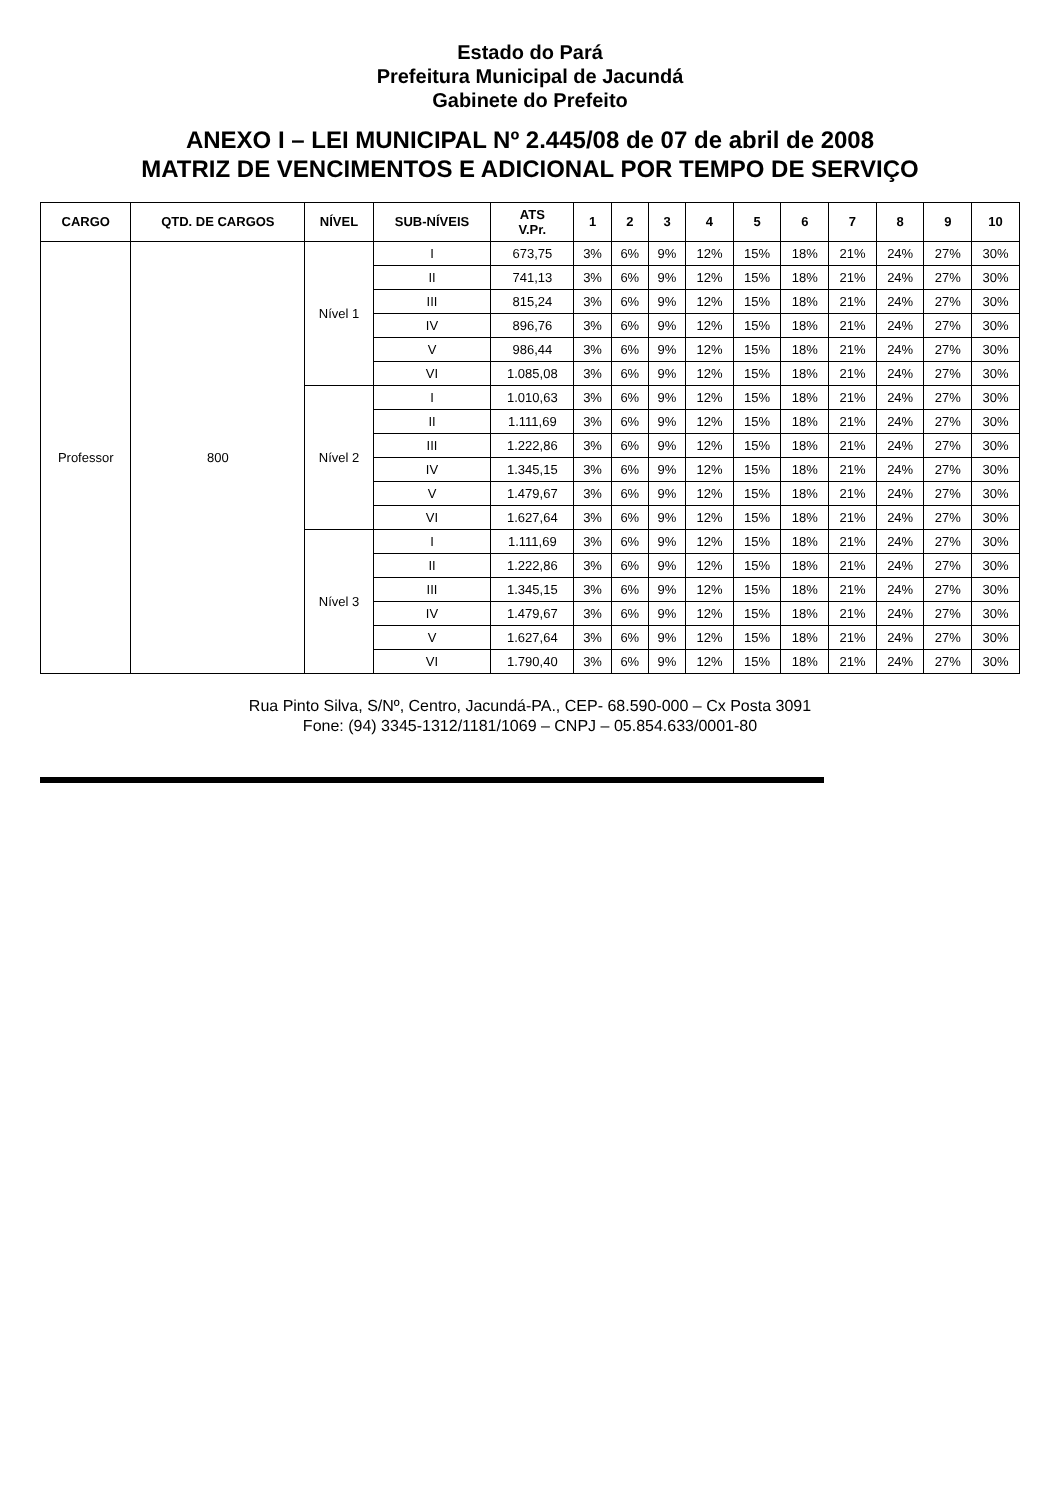Estado do Pará
Prefeitura Municipal de Jacundá
Gabinete do Prefeito
ANEXO I – LEI MUNICIPAL Nº 2.445/08 de 07 de abril de 2008
MATRIZ DE VENCIMENTOS E ADICIONAL POR TEMPO DE SERVIÇO
| CARGO | QTD. DE CARGOS | NÍVEL | SUB-NÍVEIS | ATS V.Pr. | 1 | 2 | 3 | 4 | 5 | 6 | 7 | 8 | 9 | 10 |
| --- | --- | --- | --- | --- | --- | --- | --- | --- | --- | --- | --- | --- | --- | --- |
| Professor | 800 | Nível 1 | I | 673,75 | 3% | 6% | 9% | 12% | 15% | 18% | 21% | 24% | 27% | 30% |
| | | | II | 741,13 | 3% | 6% | 9% | 12% | 15% | 18% | 21% | 24% | 27% | 30% |
| | | | III | 815,24 | 3% | 6% | 9% | 12% | 15% | 18% | 21% | 24% | 27% | 30% |
| | | | IV | 896,76 | 3% | 6% | 9% | 12% | 15% | 18% | 21% | 24% | 27% | 30% |
| | | | V | 986,44 | 3% | 6% | 9% | 12% | 15% | 18% | 21% | 24% | 27% | 30% |
| | | | VI | 1.085,08 | 3% | 6% | 9% | 12% | 15% | 18% | 21% | 24% | 27% | 30% |
| | | Nível 2 | I | 1.010,63 | 3% | 6% | 9% | 12% | 15% | 18% | 21% | 24% | 27% | 30% |
| | | | II | 1.111,69 | 3% | 6% | 9% | 12% | 15% | 18% | 21% | 24% | 27% | 30% |
| | | | III | 1.222,86 | 3% | 6% | 9% | 12% | 15% | 18% | 21% | 24% | 27% | 30% |
| | | | IV | 1.345,15 | 3% | 6% | 9% | 12% | 15% | 18% | 21% | 24% | 27% | 30% |
| | | | V | 1.479,67 | 3% | 6% | 9% | 12% | 15% | 18% | 21% | 24% | 27% | 30% |
| | | | VI | 1.627,64 | 3% | 6% | 9% | 12% | 15% | 18% | 21% | 24% | 27% | 30% |
| | | Nível 3 | I | 1.111,69 | 3% | 6% | 9% | 12% | 15% | 18% | 21% | 24% | 27% | 30% |
| | | | II | 1.222,86 | 3% | 6% | 9% | 12% | 15% | 18% | 21% | 24% | 27% | 30% |
| | | | III | 1.345,15 | 3% | 6% | 9% | 12% | 15% | 18% | 21% | 24% | 27% | 30% |
| | | | IV | 1.479,67 | 3% | 6% | 9% | 12% | 15% | 18% | 21% | 24% | 27% | 30% |
| | | | V | 1.627,64 | 3% | 6% | 9% | 12% | 15% | 18% | 21% | 24% | 27% | 30% |
| | | | VI | 1.790,40 | 3% | 6% | 9% | 12% | 15% | 18% | 21% | 24% | 27% | 30% |
Rua Pinto Silva, S/Nº, Centro, Jacundá-PA., CEP- 68.590-000 – Cx Posta 3091
Fone: (94) 3345-1312/1181/1069 – CNPJ – 05.854.633/0001-80